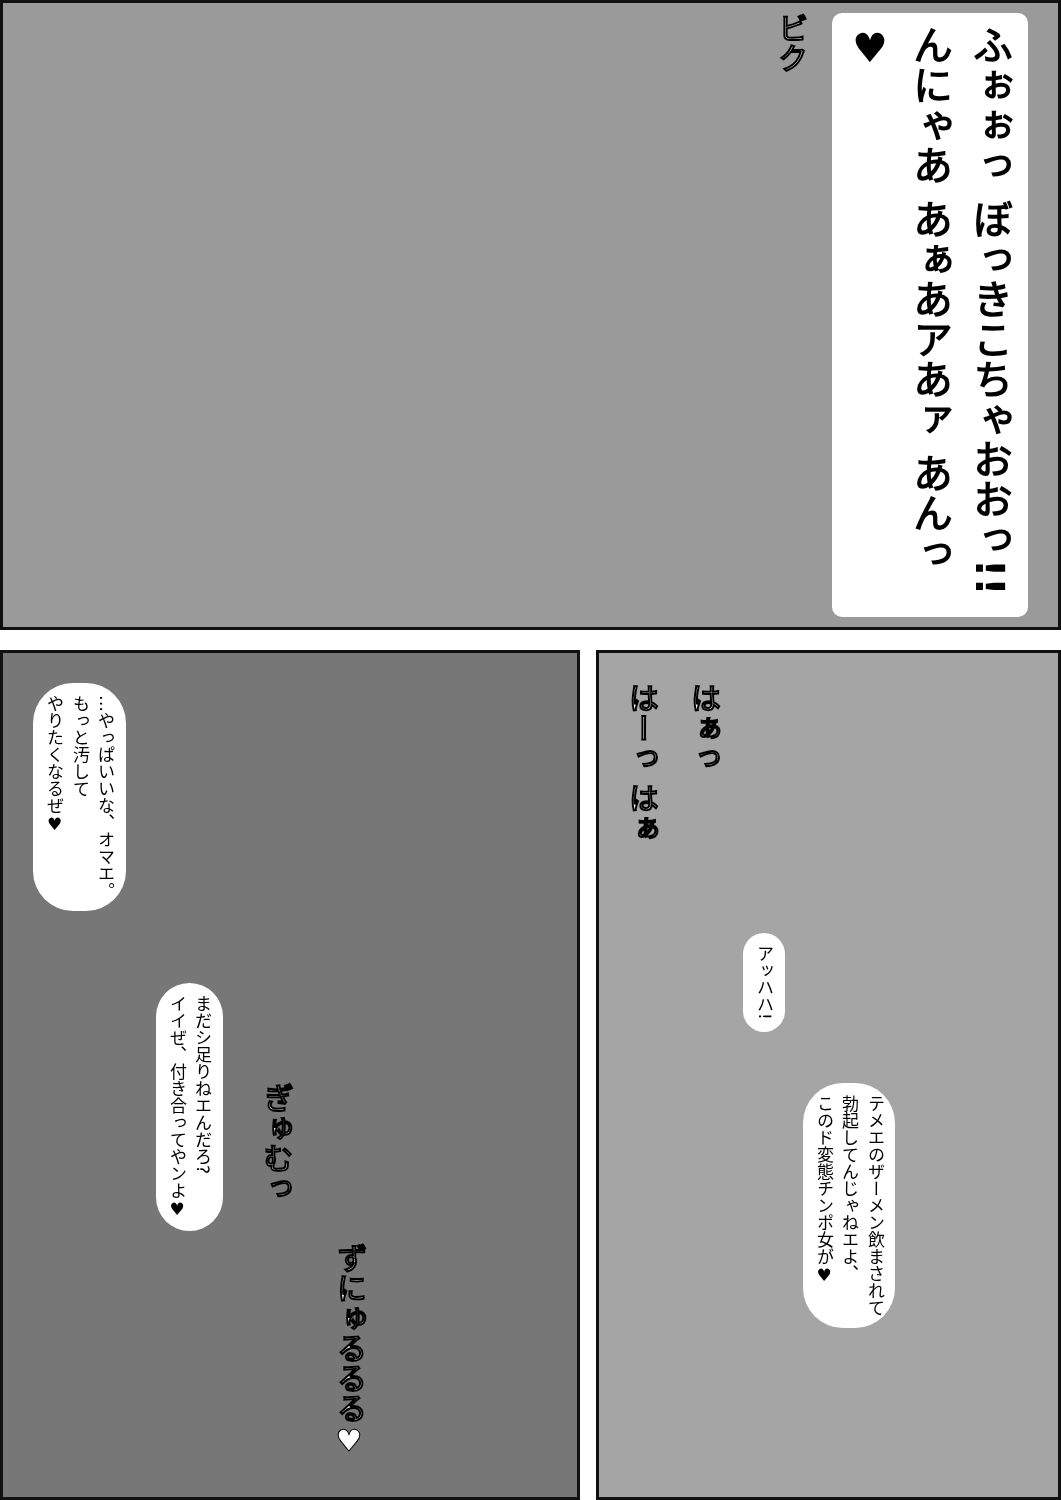ビク
ふぉぉっ ぼっきこちゃおおっ!! んにゃあ あぁあアあァ あんっ♥
…やっぱいいな、オマエ。
もっと汚して
やりたくなるぜ♥
まだシ足りねエんだろ?
イイぜ、付き合ってやンよ♥
ぎゅむっ
ずにゅるるる♥
はーっ はぁ
はぁっ
アッハハ!
テメエのザーメン飲まされて
勃起してんじゃねエよ、
このド変態チンポ女が♥